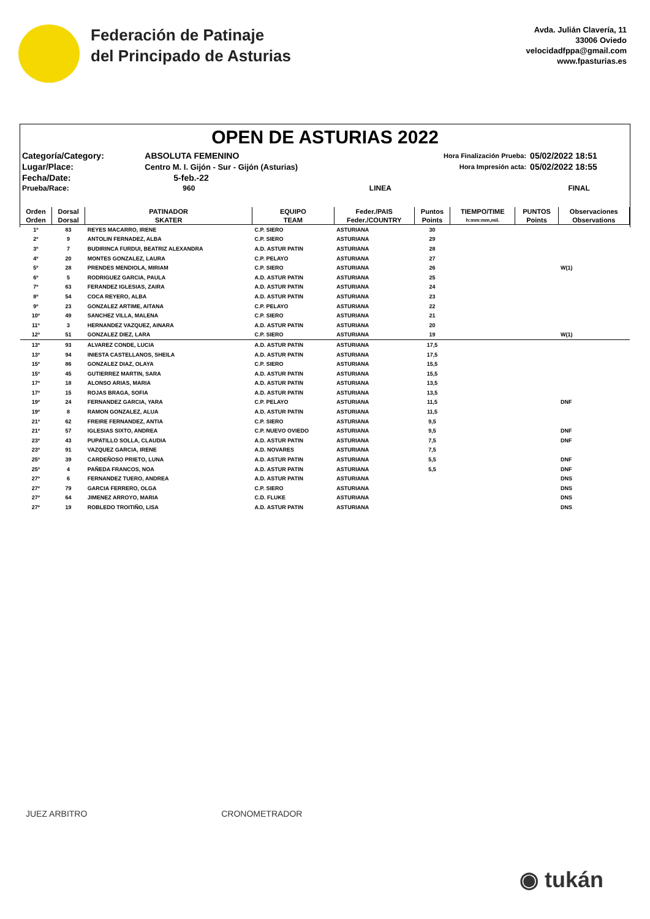Federación de Patinaje
del Principado de Asturias
Avda. Julián Clavería, 11
33006 Oviedo
velocidadfppa@gmail.com
www.fpasturias.es
OPEN DE ASTURIAS 2022
| Categoría/Category: | ABSOLUTA FEMENINO | | Hora Finalización Prueba: | 05/02/2022 18:51 |
| Lugar/Place: | Centro M. I. Gijón - Sur - Gijón (Asturias) | | Hora Impresión acta: | 05/02/2022 18:55 |
| Fecha/Date: | 5-feb.-22 | | | |
| Prueba/Race: | 960 | LINEA | | FINAL |
| Orden | Dorsal | PATINADOR | EQUIPO | Feder./PAIS | Puntos | TIEMPO/TIME | PUNTOS | Observaciones |
| --- | --- | --- | --- | --- | --- | --- | --- | --- |
| Orden | Dorsal | SKATER | TEAM | Feder./COUNTRY | Points | h:mm:mm,mil. | Points | Observations |
| 1º | 83 | REYES MACARRO, IRENE | C.P. SIERO | ASTURIANA | 30 | | | |
| 2º | 9 | ANTOLIN FERNADEZ, ALBA | C.P. SIERO | ASTURIANA | 29 | | | |
| 3º | 7 | BUDIRINCA FURDUI, BEATRIZ ALEXANDRA | A.D. ASTUR PATIN | ASTURIANA | 28 | | | |
| 4º | 20 | MONTES GONZALEZ, LAURA | C.P. PELAYO | ASTURIANA | 27 | | | |
| 5º | 28 | PRENDES MENDIOLA, MIRIAM | C.P. SIERO | ASTURIANA | 26 | | | W(1) |
| 6º | 5 | RODRIGUEZ GARCIA, PAULA | A.D. ASTUR PATIN | ASTURIANA | 25 | | | |
| 7º | 63 | FERANDEZ IGLESIAS, ZAIRA | A.D. ASTUR PATIN | ASTURIANA | 24 | | | |
| 8º | 54 | COCA REYERO, ALBA | A.D. ASTUR PATIN | ASTURIANA | 23 | | | |
| 9º | 23 | GONZALEZ ARTIME, AITANA | C.P. PELAYO | ASTURIANA | 22 | | | |
| 10º | 49 | SANCHEZ VILLA, MALENA | C.P. SIERO | ASTURIANA | 21 | | | |
| 11º | 3 | HERNANDEZ VAZQUEZ, AINARA | A.D. ASTUR PATIN | ASTURIANA | 20 | | | |
| 12º | 51 | GONZALEZ DIEZ, LARA | C.P. SIERO | ASTURIANA | 19 | | | W(1) |
| 13º | 93 | ALVAREZ CONDE, LUCIA | A.D. ASTUR PATIN | ASTURIANA | 17,5 | | | |
| 13º | 94 | INIESTA CASTELLANOS, SHEILA | A.D. ASTUR PATIN | ASTURIANA | 17,5 | | | |
| 15º | 86 | GONZALEZ DIAZ, OLAYA | C.P. SIERO | ASTURIANA | 15,5 | | | |
| 15º | 45 | GUTIERREZ MARTIN, SARA | A.D. ASTUR PATIN | ASTURIANA | 15,5 | | | |
| 17º | 18 | ALONSO ARIAS, MARIA | A.D. ASTUR PATIN | ASTURIANA | 13,5 | | | |
| 17º | 15 | ROJAS BRAGA, SOFIA | A.D. ASTUR PATIN | ASTURIANA | 13,5 | | | |
| 19º | 24 | FERNANDEZ GARCIA, YARA | C.P. PELAYO | ASTURIANA | 11,5 | | | DNF |
| 19º | 8 | RAMON GONZALEZ, ALUA | A.D. ASTUR PATIN | ASTURIANA | 11,5 | | | |
| 21º | 62 | FREIRE FERNANDEZ, ANTIA | C.P. SIERO | ASTURIANA | 9,5 | | | |
| 21º | 57 | IGLESIAS SIXTO, ANDREA | C.P. NUEVO OVIEDO | ASTURIANA | 9,5 | | | DNF |
| 23º | 43 | PUPATILLO SOLLA, CLAUDIA | A.D. ASTUR PATIN | ASTURIANA | 7,5 | | | DNF |
| 23º | 91 | VAZQUEZ GARCIA, IRENE | A.D. NOVARES | ASTURIANA | 7,5 | | | |
| 25º | 39 | CARDEÑOSO PRIETO, LUNA | A.D. ASTUR PATIN | ASTURIANA | 5,5 | | | DNF |
| 25º | 4 | PAÑEDA FRANCOS, NOA | A.D. ASTUR PATIN | ASTURIANA | 5,5 | | | DNF |
| 27º | 6 | FERNANDEZ TUERO, ANDREA | A.D. ASTUR PATIN | ASTURIANA | | | | DNS |
| 27º | 79 | GARCIA FERRERO, OLGA | C.P. SIERO | ASTURIANA | | | | DNS |
| 27º | 64 | JIMENEZ ARROYO, MARIA | C.D. FLUKE | ASTURIANA | | | | DNS |
| 27º | 19 | ROBLEDO TROITIÑO, LISA | A.D. ASTUR PATIN | ASTURIANA | | | | DNS |
JUEZ ARBITRO CRONOMETRADOR
◉ tukán